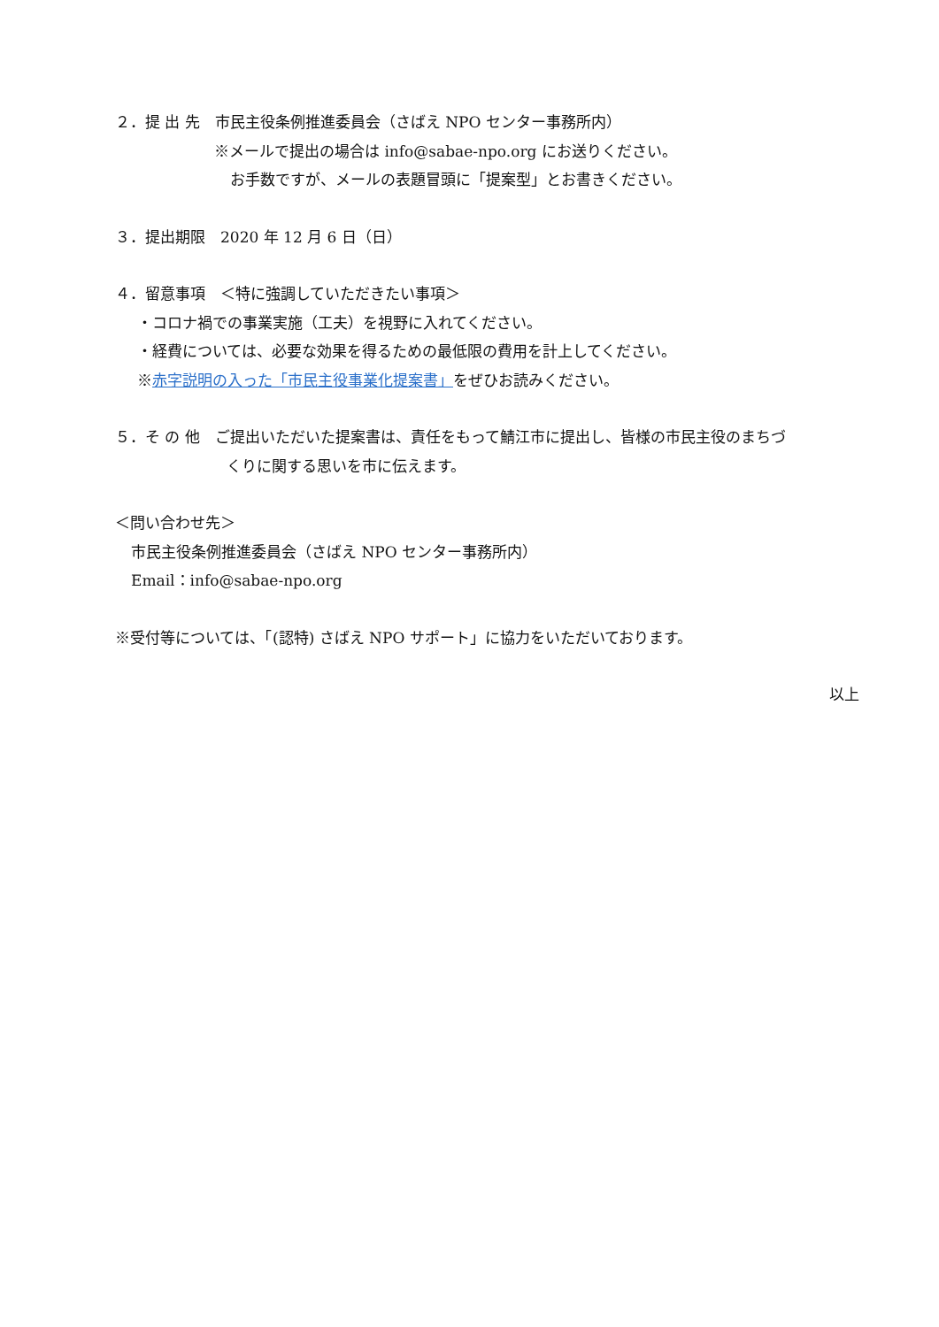２．提 出 先　市民主役条例推進委員会（さばえ NPO センター事務所内）
※メールで提出の場合は info@sabae-npo.org にお送りください。
お手数ですが、メールの表題冒頭に「提案型」とお書きください。
３．提出期限　2020 年 12 月 6 日（日）
４．留意事項　＜特に強調していただきたい事項＞
・コロナ禍での事業実施（工夫）を視野に入れてください。
・経費については、必要な効果を得るための最低限の費用を計上してください。
※赤字説明の入った「市民主役事業化提案書」をぜひお読みください。
５．そ の 他　ご提出いただいた提案書は、責任をもって鯖江市に提出し、皆様の市民主役のまちづ
くりに関する思いを市に伝えます。
＜問い合わせ先＞
市民主役条例推進委員会（さばえ NPO センター事務所内）
Email：info@sabae-npo.org
※受付等については、「(認特) さばえ NPO サポート」に協力をいただいております。
以上